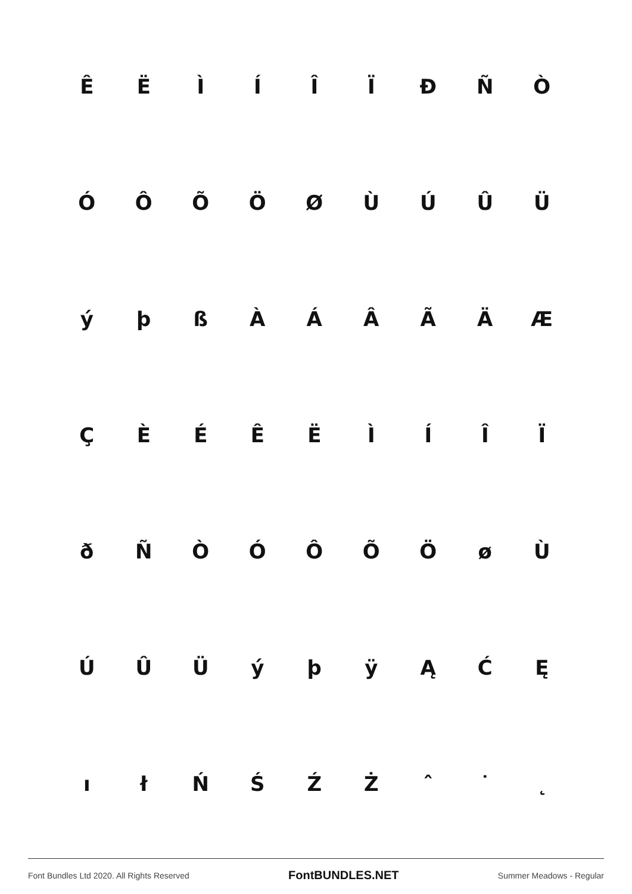Ê Ë Ì Í Î Ï Ð Ñ Ò
Ó Ô Õ Ö Ø Ù Ú Û Ü
ý þ ß À Á Â Ã Ä Æ
Ç È É Ê Ë Ì Í Î Ï
ð Ñ Ò Ó Ô Õ Ö ø Ù
Ú Û Ü ý þ ÿ Ą Ć Ę
ı ł Ń Ś Ź Ż ˆ ˙ ˛
Font Bundles Ltd 2020. All Rights Reserved FontBUNDLES.NET Summer Meadows - Regular